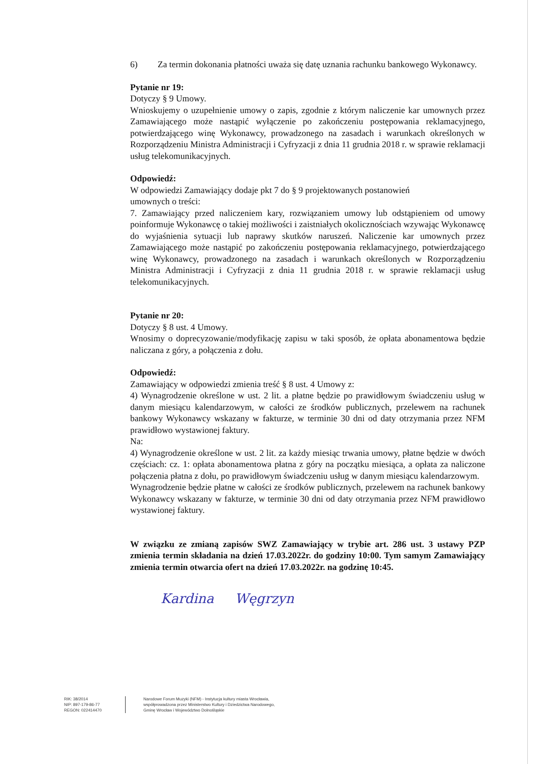6) Za termin dokonania płatności uważa się datę uznania rachunku bankowego Wykonawcy.
Pytanie nr 19:
Dotyczy § 9 Umowy.
Wnioskujemy o uzupełnienie umowy o zapis, zgodnie z którym naliczenie kar umownych przez Zamawiającego może nastąpić wyłączenie po zakończeniu postępowania reklamacyjnego, potwierdzającego winę Wykonawcy, prowadzonego na zasadach i warunkach określonych w Rozporządzeniu Ministra Administracji i Cyfryzacji z dnia 11 grudnia 2018 r. w sprawie reklamacji usług telekomunikacyjnych.
Odpowiedź:
W odpowiedzi Zamawiający dodaje pkt 7 do § 9 projektowanych postanowień
umownych o treści:
7. Zamawiający przed naliczeniem kary, rozwiązaniem umowy lub odstąpieniem od umowy poinformuje Wykonawcę o takiej możliwości i zaistniałych okolicznościach wzywając Wykonawcę do wyjaśnienia sytuacji lub naprawy skutków naruszeń. Naliczenie kar umownych przez Zamawiającego może nastąpić po zakończeniu postępowania reklamacyjnego, potwierdzającego winę Wykonawcy, prowadzonego na zasadach i warunkach określonych w Rozporządzeniu Ministra Administracji i Cyfryzacji z dnia 11 grudnia 2018 r. w sprawie reklamacji usług telekomunikacyjnych.
Pytanie nr 20:
Dotyczy § 8 ust. 4 Umowy.
Wnosimy o doprecyzowanie/modyfikację zapisu w taki sposób, że opłata abonamentowa będzie naliczana z góry, a połączenia z dołu.
Odpowiedź:
Zamawiający w odpowiedzi zmienia treść § 8 ust. 4 Umowy z:
4) Wynagrodzenie określone w ust. 2 lit. a płatne będzie po prawidłowym świadczeniu usług w danym miesiącu kalendarzowym, w całości ze środków publicznych, przelewem na rachunek bankowy Wykonawcy wskazany w fakturze, w terminie 30 dni od daty otrzymania przez NFM prawidłowo wystawionej faktury.
Na:
4) Wynagrodzenie określone w ust. 2 lit. za każdy miesiąc trwania umowy, płatne będzie w dwóch częściach: cz. 1: opłata abonamentowa płatna z góry na początku miesiąca, a opłata za naliczone połączenia płatna z dołu, po prawidłowym świadczeniu usług w danym miesiącu kalendarzowym.
Wynagrodzenie będzie płatne w całości ze środków publicznych, przelewem na rachunek bankowy Wykonawcy wskazany w fakturze, w terminie 30 dni od daty otrzymania przez NFM prawidłowo wystawionej faktury.
W związku ze zmianą zapisów SWZ Zamawiający w trybie art. 286 ust. 3 ustawy PZP zmienia termin składania na dzień 17.03.2022r. do godziny 10:00. Tym samym Zamawiający zmienia termin otwarcia ofert na dzień 17.03.2022r. na godzinę 10:45.
Kardina Węgrzyn
RIK: 38/2014
NIP: 897-179-86-77
REGON: 022414470
Narodowe Forum Muzyki (NFM) - Instytucja kultury miasta Wrocławia,
współprowadzona przez Ministerstwo Kultury i Dziedzictwa Narodowego,
Gminę Wrocław i Województwo Dolnośląskie